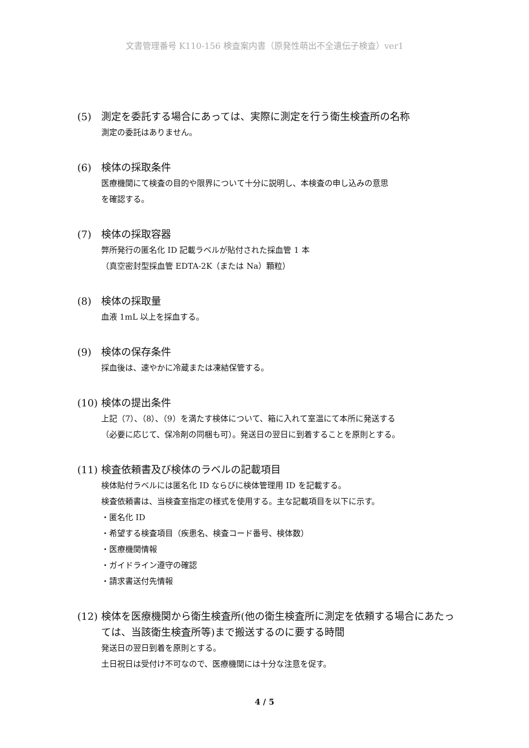文書管理番号 K110-156 検査案内書（原発性萌出不全遺伝子検査）ver1
(5) 測定を委託する場合にあっては、実際に測定を行う衛生検査所の名称
測定の委託はありません。
(6) 検体の採取条件
医療機関にて検査の目的や限界について十分に説明し、本検査の申し込みの意思
を確認する。
(7) 検体の採取容器
弊所発行の匿名化 ID 記載ラベルが貼付された採血管 1 本
（真空密封型採血管 EDTA-2K（または Na）顆粒）
(8) 検体の採取量
血液 1mL 以上を採血する。
(9) 検体の保存条件
採血後は、速やかに冷蔵または凍結保管する。
(10) 検体の提出条件
上記（7）、（8）、（9）を満たす検体について、箱に入れて室温にて本所に発送する
（必要に応じて、保冷剤の同梱も可）。発送日の翌日に到着することを原則とする。
(11) 検査依頼書及び検体のラベルの記載項目
検体貼付ラベルには匿名化 ID ならびに検体管理用 ID を記載する。
検査依頼書は、当検査室指定の様式を使用する。主な記載項目を以下に示す。
・匿名化 ID
・希望する検査項目（疾患名、検査コード番号、検体数）
・医療機関情報
・ガイドライン遵守の確認
・請求書送付先情報
(12) 検体を医療機関から衛生検査所(他の衛生検査所に測定を依頼する場合にあたっては、当該衛生検査所等)まで搬送するのに要する時間
発送日の翌日到着を原則とする。
土日祝日は受付け不可なので、医療機関には十分な注意を促す。
4 / 5